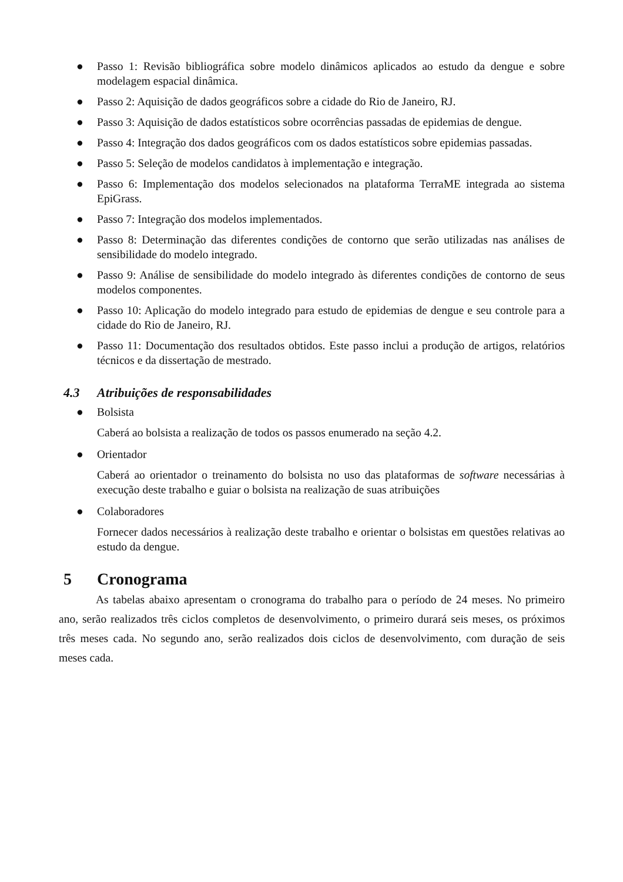● Passo 1: Revisão bibliográfica sobre modelo dinâmicos aplicados ao estudo da dengue e sobre modelagem espacial dinâmica.
● Passo 2: Aquisição de dados geográficos sobre a cidade do Rio de Janeiro, RJ.
● Passo 3: Aquisição de dados estatísticos sobre ocorrências passadas de epidemias de dengue.
● Passo 4: Integração dos dados geográficos com os dados estatísticos sobre epidemias passadas.
● Passo 5: Seleção de modelos candidatos à implementação e integração.
● Passo 6: Implementação dos modelos selecionados na plataforma TerraME integrada ao sistema EpiGrass.
● Passo 7: Integração dos modelos implementados.
● Passo 8: Determinação das diferentes condições de contorno que serão utilizadas nas análises de sensibilidade do modelo integrado.
● Passo 9: Análise de sensibilidade do modelo integrado às diferentes condições de contorno de seus modelos componentes.
● Passo 10: Aplicação do modelo integrado para estudo de epidemias de dengue e seu controle para a cidade do Rio de Janeiro, RJ.
● Passo 11: Documentação dos resultados obtidos. Este passo inclui a produção de artigos, relatórios técnicos e da dissertação de mestrado.
4.3 Atribuições de responsabilidades
● Bolsista
Caberá ao bolsista a realização de todos os passos enumerado na seção 4.2.
● Orientador
Caberá ao orientador o treinamento do bolsista no uso das plataformas de software necessárias à execução deste trabalho e guiar o bolsista na realização de suas atribuições
● Colaboradores
Fornecer dados necessários à realização deste trabalho e orientar o bolsistas em questões relativas ao estudo da dengue.
5 Cronograma
As tabelas abaixo apresentam o cronograma do trabalho para o período de 24 meses. No primeiro ano, serão realizados três ciclos completos de desenvolvimento, o primeiro durará seis meses, os próximos três meses cada. No segundo ano, serão realizados dois ciclos de desenvolvimento, com duração de seis meses cada.